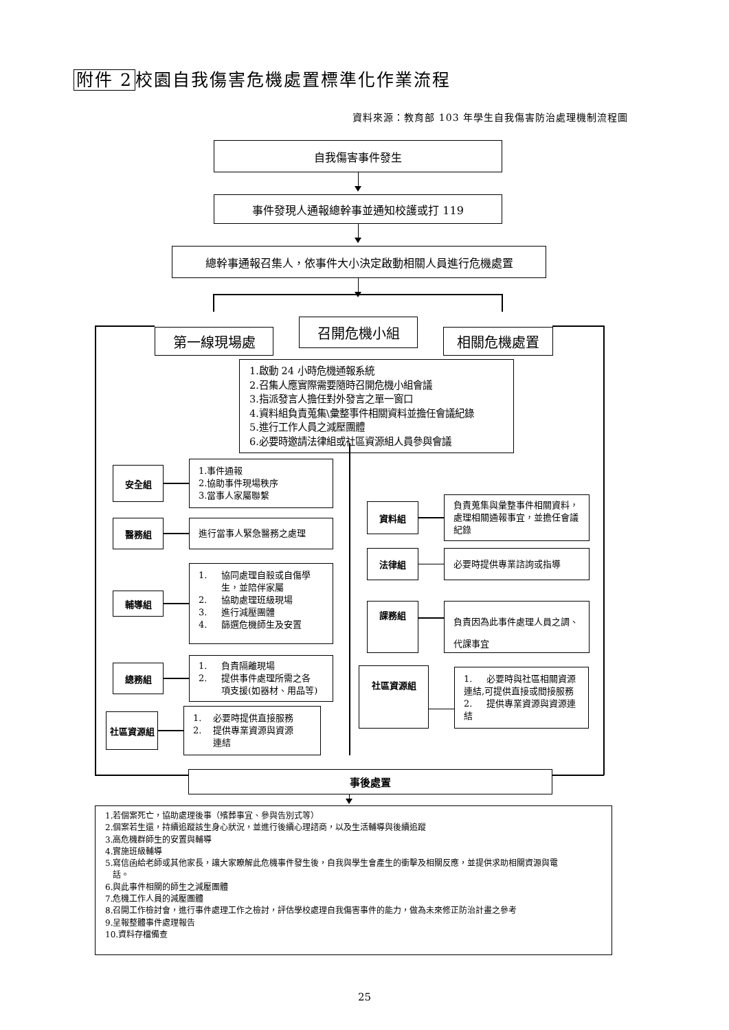附件 2 校園自我傷害危機處置標準化作業流程
資料來源：教育部 103 年學生自我傷害防治處理機制流程圖
自我傷害事件發生
事件發現人通報總幹事並通知校護或打 119
總幹事通報召集人，依事件大小決定啟動相關人員進行危機處置
第一線現場處
召開危機小組
相關危機處置
1.啟動 24 小時危機通報系統
2.召集人應實際需要隨時召開危機小組會議
3.指派發言人擔任對外發言之單一窗口
4.資料組負責蒐集\彙整事件相關資料並擔任會議紀錄
5.進行工作人員之減壓團體
6.必要時邀請法律組或社區資源組人員參與會議
安全組
1.事件通報
2.協助事件現場秩序
3.當事人家屬聯繫
醫務組
進行當事人緊急醫務之處理
輔導組
1. 協同處理自殺或自傷學
生，並陪伴家屬
2. 協助處理班級現場
3. 進行減壓團體
4. 篩選危機師生及安置
總務組
1. 負責隔離現場
2. 提供事件處理所需之各
項支援(如器材、用品等)
社區資源組
1. 必要時提供直接服務
2. 提供專業資源與資源
連結
資料組
負責蒐集與彙整事件相關資料，處理相關通報事宜，並擔任會議紀錄
法律組
必要時提供專業諮詢或指導
課務組
負責因為此事件處理人員之調、代課事宜
社區資源組
1. 必要時與社區相關資源連結,可提供直接或間接服務
2. 提供專業資源與資源連結
事後處置
1.若個案死亡，協助處理後事（殯葬事宜、參與告別式等）
2.個案若生還，持續追蹤該生身心狀況，並進行後續心理諮商，以及生活輔導與後續追蹤
3.高危機群師生的安置與輔導
4.實施班級輔導
5.寫信函給老師或其他家長，讓大家瞭解此危機事件發生後，自我與學生會產生的衝擊及相關反應，並提供求助相關資源與電
話。
6.與此事件相關的師生之減壓團體
7.危機工作人員的減壓團體
8.召開工作檢討會，進行事件處理工作之檢討，評估學校處理自我傷害事件的能力，做為未來修正防治計畫之參考
9.呈報整體事件處理報告
10.資料存檔備查
25